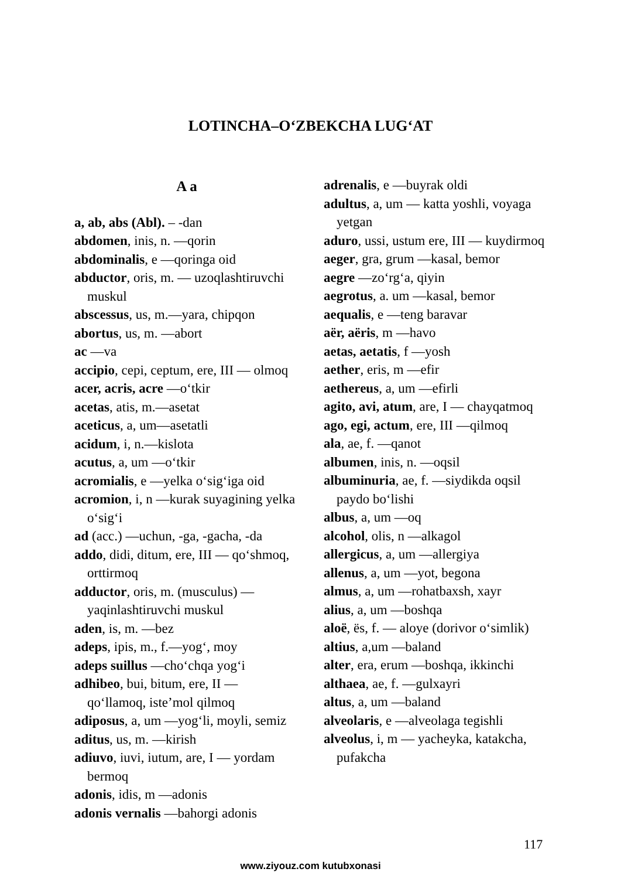LOTINCHA–O‘ZBEKCHA LUG‘AT
A a
a, ab, abs (Abl). – -dan
abdomen, inis, n. —qorin
abdominalis, e —qoringa oid
abductor, oris, m. — uzoqlash­tiruvchi muskul
abscessus, us, m.—yara, chipqon
abortus, us, m. —abort
ac —va
accipio, cepi, ceptum, ere, III — olmoq
acer, acris, acre —o‘tkir
acetas, atis, m.—asetat
aceticus, a, um—asetatli
acidum, i, n.—kislota
acutus, a, um —o‘tkir
acromialis, e —yelka o‘sig‘iga oid
acromion, i, n —kurak suyagining yelka o‘sig‘i
ad (acc.) —uchun, -ga, -gacha, -da
addo, didi, ditum, ere, III — qo‘shmoq, orttirmoq
adductor, oris, m. (musculus) — yaqinlashtiruvchi muskul
aden, is, m. —bez
adeps, ipis, m., f.—yog‘, moy
adeps suillus —cho‘chqa yog‘i
adhibeo, bui, bitum, ere, II — qo‘llamoq, iste’mol qilmoq
adiposus, a, um —yog‘li, moyli, semiz
aditus, us, m. —kirish
adiuvo, iuvi, iutum, are, I — yordam bermoq
adonis, idis, m —adonis
adonis vernalis —bahorgi adonis
adrenalis, e —buyrak oldi
adultus, a, um — katta yoshli, voyaga yetgan
aduro, ussi, ustum ere, III — kuydirmoq
aeger, gra, grum —kasal, bemor
aegre —zo‘rg‘a, qiyin
aegrotus, a. um —kasal, bemor
aequalis, e —teng baravar
aër, aëris, m —havo
aetas, aetatis, f —yosh
aether, eris, m —efir
aethereus, a, um —efirli
agito, avi, atum, are, I — chay­qatmoq
ago, egi, actum, ere, III —qilmoq
ala, ae, f. —qanot
albumen, inis, n. —oqsil
albuminuria, ae, f. —siydikda oqsil paydo bo‘lishi
albus, a, um —oq
alcohol, olis, n —alkagol
allergicus, a, um —allergiya
allenus, a, um —yot, begona
almus, a, um —rohatbaxsh, xayr
alius, a, um —boshqa
aloë, ës, f. — aloye (dorivor o‘simlik)
altius, a,um —baland
alter, era, erum —boshqa, ikkinchi
althaea, ae, f. —gulxayri
altus, a, um —baland
alveolaris, e —alveolaga tegishli
alveolus, i, m — yacheyka, katakcha, pufakcha
117
www.ziyouz.com kutubxonasi